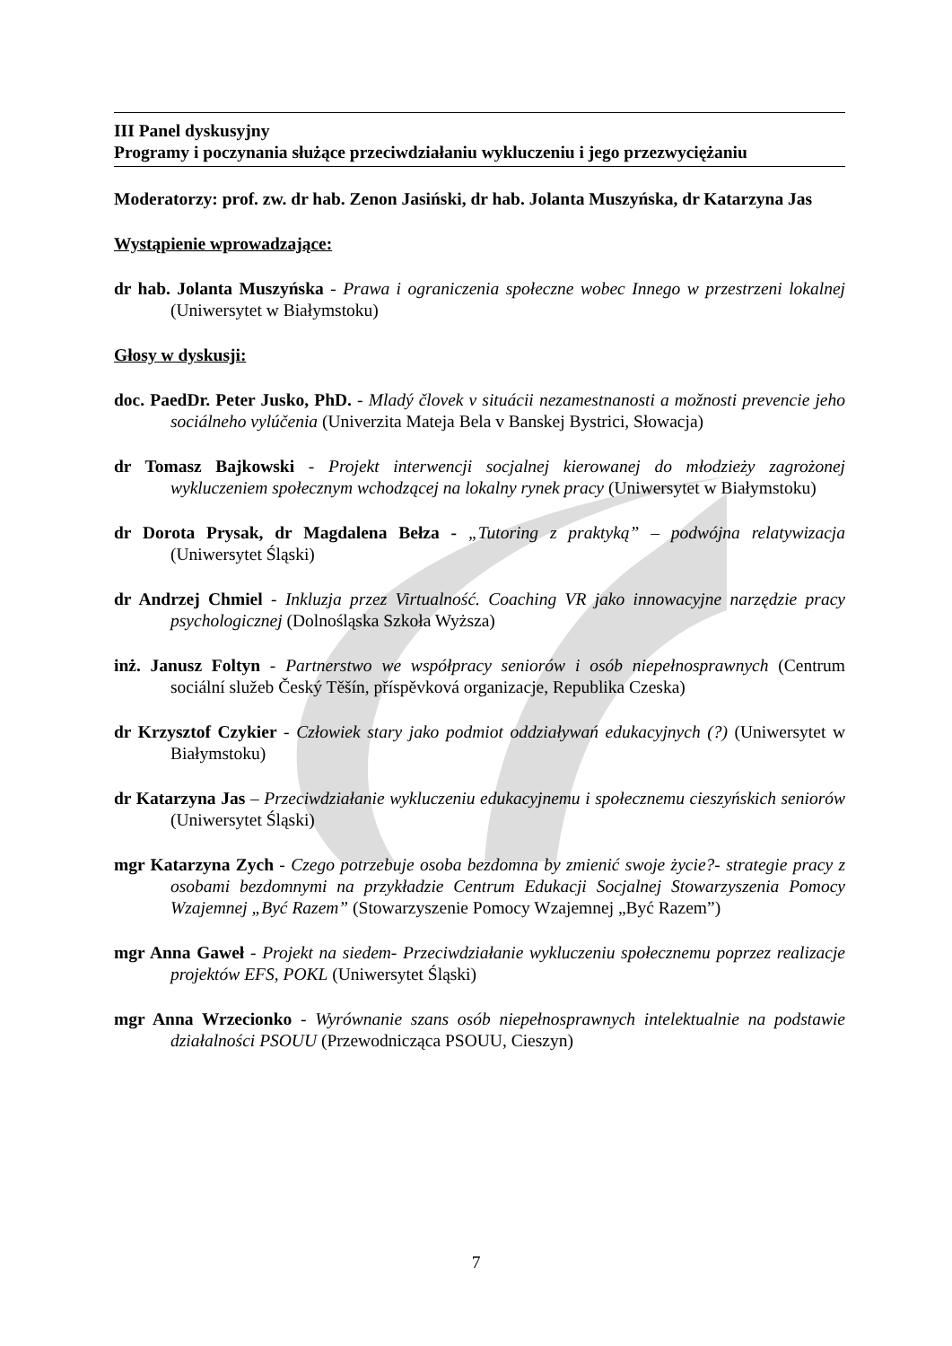III Panel dyskusyjny
Programy i poczynania służące przeciwdziałaniu wykluczeniu i jego przezwyciężaniu
Moderatorzy: prof. zw. dr hab. Zenon Jasiński, dr hab. Jolanta Muszyńska, dr Katarzyna Jas
Wystąpienie wprowadzające:
dr hab. Jolanta Muszyńska - Prawa i ograniczenia społeczne wobec Innego w przestrzeni lokalnej (Uniwersytet w Białymstoku)
Głosy w dyskusji:
doc. PaedDr. Peter Jusko, PhD. - Mladý človek v situácii nezamestnanosti a možnosti prevencie jeho sociálneho vylúčenia (Univerzita Mateja Bela v Banskej Bystrici, Słowacja)
dr Tomasz Bajkowski - Projekt interwencji socjalnej kierowanej do młodzieży zagrożonej wykluczeniem społecznym wchodzącej na lokalny rynek pracy (Uniwersytet w Białymstoku)
dr Dorota Prysak, dr Magdalena Bełza - „Tutoring z praktyką” – podwójna relatywizacja (Uniwersytet Śląski)
dr Andrzej Chmiel - Inkluzja przez Virtualność. Coaching VR jako innowacyjne narzędzie pracy psychologicznej (Dolnośląska Szkoła Wyższa)
inż. Janusz Foltyn - Partnerstwo we współpracy seniorów i osób niepełnosprawnych (Centrum sociální služeb Český Těšín, příspěvková organizacje, Republika Czeska)
dr Krzysztof Czykier - Człowiek stary jako podmiot oddziaływań edukacyjnych (?) (Uniwersytet w Białymstoku)
dr Katarzyna Jas – Przeciwdziałanie wykluczeniu edukacyjnemu i społecznemu cieszyńskich seniorów (Uniwersytet Śląski)
mgr Katarzyna Zych - Czego potrzebuje osoba bezdomna by zmienić swoje życie?- strategie pracy z osobami bezdomnymi na przykładzie Centrum Edukacji Socjalnej Stowarzyszenia Pomocy Wzajemnej „Być Razem” (Stowarzyszenie Pomocy Wzajemnej „Być Razem”)
mgr Anna Gaweł - Projekt na siedem- Przeciwdziałanie wykluczeniu społecznemu poprzez realizacje projektów EFS, POKL (Uniwersytet Śląski)
mgr Anna Wrzecionko - Wyrównanie szans osób niepełnosprawnych intelektualnie na podstawie działalności PSOUU (Przewodnicząca PSOUU, Cieszyn)
7